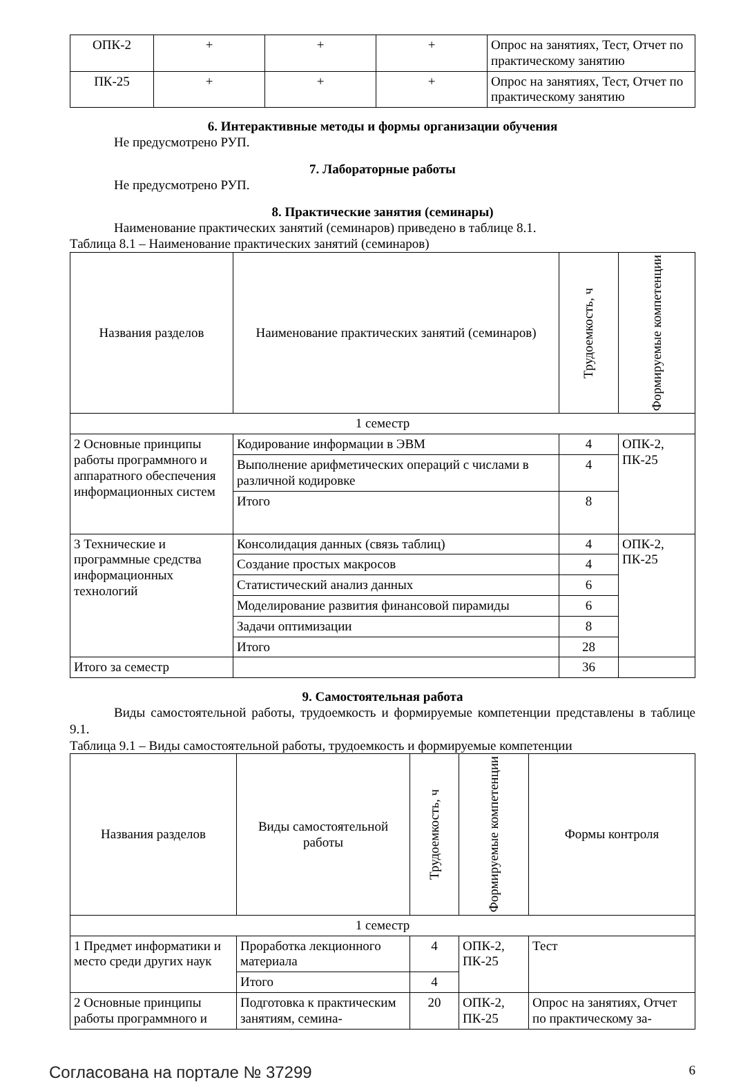| ОПК-2 | + | + | + | Опрос на занятиях, Тест, Отчет по практическому занятию |
| ПК-25 | + | + | + | Опрос на занятиях, Тест, Отчет по практическому занятию |
6. Интерактивные методы и формы организации обучения
Не предусмотрено РУП.
7. Лабораторные работы
Не предусмотрено РУП.
8. Практические занятия (семинары)
Наименование практических занятий (семинаров) приведено в таблице 8.1.
Таблица 8.1 – Наименование практических занятий (семинаров)
| Названия разделов | Наименование практических занятий (семинаров) | Трудоемкость, ч | Формируемые компетенции |
| --- | --- | --- | --- |
| 1 семестр | | | |
| 2 Основные принципы работы программного и аппаратного обеспечения информационных систем | Кодирование информации в ЭВМ | 4 | ОПК-2, ПК-25 |
| | Выполнение арифметических операций с числами в различной кодировке | 4 | |
| | Итого | 8 | |
| 3 Технические и программные средства информационных технологий | Консолидация данных (связь таблиц) | 4 | ОПК-2, ПК-25 |
| | Создание простых макросов | 4 | |
| | Статистический анализ данных | 6 | |
| | Моделирование развития финансовой пирамиды | 6 | |
| | Задачи оптимизации | 8 | |
| | Итого | 28 | |
| Итого за семестр | | 36 | |
9. Самостоятельная работа
Виды самостоятельной работы, трудоемкость и формируемые компетенции представлены в таблице 9.1.
Таблица 9.1 – Виды самостоятельной работы, трудоемкость и формируемые компетенции
| Названия разделов | Виды самостоятельной работы | Трудоемкость, ч | Формируемые компетенции | Формы контроля |
| --- | --- | --- | --- | --- |
| 1 семестр | | | | |
| 1 Предмет информатики и место среди других наук | Проработка лекционного материала | 4 | ОПК-2, ПК-25 | Тест |
| | Итого | 4 | | |
| 2 Основные принципы работы программного и | Подготовка к практическим занятиям, семина- | 20 | ОПК-2, ПК-25 | Опрос на занятиях, Отчет по практическому за- |
Согласована на портале № 37299 6